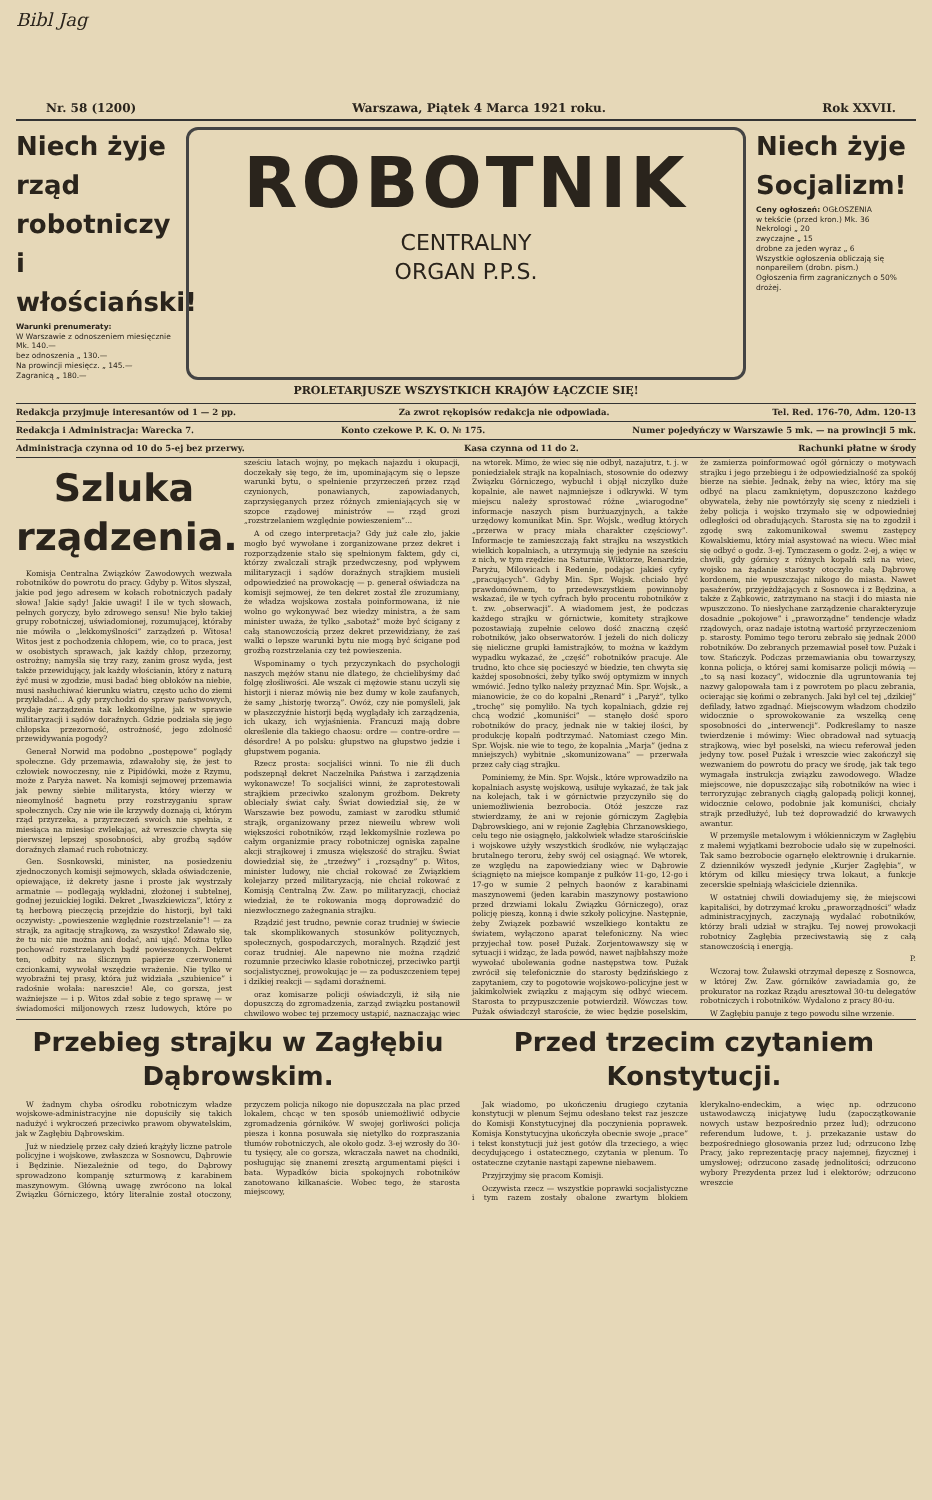Bibl Jag
Nr. 58 (1200) Warszawa, Piątek 4 Marca 1921 roku. Rok XXVII.
Niech żyje rząd robotniczy i włościański!
Warunki prenumeraty:
W Warszawie z odnoszeniem miesięcznie Mk. 140.—
bez odnoszenia „ 130.—
Na prowincji miesięcz. „ 145.—
Zagranicą „ 180.—
ROBOTNIK
CENTRALNY
ORGAN P.P.S.
Niech żyje Socjalizm!
Ceny ogłoszeń: OGŁOSZENIA
w tekście (przed kron.) Mk. 36
Nekrologi „ 20
zwyczajne „ 15
drobne za jeden wyraz „ 6
Wszystkie ogłoszenia obliczają się nonpareilem (drobn. pism.)
Ogłoszenia firm zagranicznych o 50% drożej.
PROLETARJUSZE WSZYSTKICH KRAJÓW ŁĄCZCIE SIĘ!
Redakcja przyjmuje interesantów od 1 — 2 pp. Za zwrot rękopisów redakcja nie odpowiada. Tel. Red. 176-70, Adm. 120-13
Redakcja i Administracja: Warecka 7. Konto czekowe P. K. O. № 175. Numer pojedyńczy w Warszawie 5 mk. — na prowincji 5 mk.
Administracja czynna od 10 do 5-ej bez przerwy. Kasa czynna od 11 do 2. Rachunki płatne w środy
Szluka rządzenia.
Komisja Centralna Związków Zawodowych wezwała robotników do powrotu do pracy. Gdyby p. Witos słyszał, jakie pod jego adresem w kołach robotniczych padały słowa! Jakie sądy! Jakie uwagi! I ile w tych słowach, pełnych goryczy, było zdrowego sensu! Nie było takiej grupy robotniczej, uświadomionej, rozumującej, któraby nie mówiła o „lekkomyślności” zarządzeń p. Witosa! Witos jest z pochodzenia chłopem, wie, co to praca, jest w osobistych sprawach, jak każdy chłop, przezorny, ostrożny; namyśla się trzy razy, zanim grosz wyda, jest także przewidujący, jak każdy włościanin, który z naturą żyć musi w zgodzie, musi badać bieg obłoków na niebie, musi nasłuchiwać kierunku wiatru, często ucho do ziemi przykładać... A gdy przychodzi do spraw państwowych, wydaje zarządzenia tak lekkomyślne, jak w sprawie militaryzacji i sądów doraźnych. Gdzie podziała się jego chłopska przezorność, ostrożność, jego zdolność przewidywania pogody?
Generał Norwid ma podobno „postępowe” poglądy społeczne. Gdy przemawia, zdawałoby się, że jest to człowiek nowoczesny, nie z Pipidówki, może z Rzymu, może z Paryża nawet. Na komisji sejmowej przemawia jak pewny siebie militarysta, który wierzy w nieomylność bagnetu przy rozstrzyganiu spraw społecznych. Czy nie wie ile krzywdy doznają ci, którym rząd przyrzeka, a przyrzeczeń swoich nie spełnia, z miesiąca na miesiąc zwlekając, aż wreszcie chwyta się pierwszej lepszej sposobności, aby groźbą sądów doraźnych złamać ruch robotniczy.
Gen. Sosnkowski, minister, na posiedzeniu zjednoczonych komisji sejmowych, składa oświadczenie, opiewające, iż dekrety jasne i proste jak wystrzały armatnie — podlegają wykładni, złożonej i subtelnej, godnej jezuickiej logiki. Dekret „Iwaszkiewicza”, który z tą herbową pieczęcią przejdzie do historji, był taki oczywisty: „powieszenie względnie rozstrzelanie”! — za strajk, za agitację strajkową, za wszystko! Zdawało się, że tu nic nie można ani dodać, ani ująć. Można tylko pochować rozstrzelanych bądź powieszonych. Dekret ten, odbity na ślicznym papierze czerwonemi czcionkami, wywołał wszędzie wrażenie. Nie tylko w wyobraźni tej prasy, która już widziała „szubienice” i radośnie wołała: nareszcie! Ale, co gorsza, jest ważniejsze — i p. Witos zdał sobie z tego sprawę — w świadomości miljonowych rzesz ludowych, które po sześciu latach wojny, po mękach najazdu i okupacji, doczekały się tego, że im, upominającym się o lepsze warunki bytu, o spełnienie przyrzeczeń przez rząd czynionych, ponawianych, zapowiadanych, zaprzysięganych przez różnych zmieniających się w szopce rządowej ministrów — rząd grozi „rozstrzelaniem względnie powieszeniem”...
A od czego interpretacja? Gdy już całe zło, jakie mogło być wywołane i zorganizowane przez dekret i rozporządzenie stało się spełnionym faktem, gdy ci, którzy zwalczali strajk przedwczesny, pod wpływem militaryzacji i sądów doraźnych strajkiem musieli odpowiedzieć na prowokację — p. generał oświadcza na komisji sejmowej, że ten dekret został źle zrozumiany, że władza wojskowa została poinformowana, iż nie wolno go wykonywać bez wiedzy ministra, a że sam minister uważa, że tylko „sabotaż” może być ścigany z całą stanowczością przez dekret przewidziany, że zaś walki o lepsze warunki bytu nie mogą być ścigane pod groźbą rozstrzelania czy też powieszenia.
Wspominamy o tych przyczynkach do psychologji naszych mężów stanu nie dlatego, że chcielibyśmy dać folgę złośliwości. Ale wszak ci mężowie stanu uczyli się historji i nieraz mówią nie bez dumy w kole zaufanych, że samy „historję tworzą”. Owóż, czy nie pomyśleli, jak w płaszczyźnie historji będą wyglądały ich zarządzenia, ich ukazy, ich wyjaśnienia. Francuzi mają dobre określenie dla takiego chaosu: ordre — contre-ordre — désordre! A po polsku: głupstwo na głupstwo jedzie i głupstwem pogania.
Rzecz prosta: socjaliści winni. To nie źli duch podszepnął dekret Naczelnika Państwa i zarządzenia wykonawcze! To socjaliści winni, że zaprotestowali strajkiem przeciwko szalonym groźbom. Dekrety obleciały świat cały. Świat dowiedział się, że w Warszawie bez powodu, zamiast w zarodku stłumić strajk, organizowany przez nieweilu wbrew woli większości robotników, rząd lekkomyślnie rozlewa po całym organizmie pracy robotniczej ogniska zapalne akcji strajkowej i zmusza większość do strajku. Świat dowiedział się, że „trzeźwy” i „rozsądny” p. Witos, minister ludowy, nie chciał rokować ze Związkiem kolejarzy przed militaryzacją, nie chciał rokować z Komisją Centralną Zw. Zaw. po militaryzacji, chociaż wiedział, że te rokowania mogą doprowadzić do niezwłocznego zażegnania strajku.
Rządzić jest trudno, pewnie coraz trudniej w świecie tak skomplikowanych stosunków politycznych, społecznych, gospodarczych, moralnych. Rządzić jest coraz trudniej. Ale napewno nie można rządzić rozumnie przeciwko klasie robotniczej, przeciwko partji socjalistycznej, prowokując je — za poduszczeniem tępej i dzikiej reakcji — sądami doraźnemi.
oraz komisarze policji oświadczyli, iż siłą nie dopuszczą do zgromadzenia, zarząd związku postanowił chwilowo wobec tej przemocy ustąpić, naznaczając wiec na wtorek. Mimo, że wiec się nie odbył, nazajutrz, t. j. w poniedziałek strajk na kopalniach, stosownie do odezwy Związku Górniczego, wybuchł i objął niczylko duże kopalnie, ale nawet najmniejsze i odkrywki. W tym miejscu należy sprostować różne „wiarogodne” informacje naszych pism burżuazyjnych, a także urzędowy komunikat Min. Spr. Wojsk., według których „przerwa w pracy miała charakter częściowy”. Informacje te zamieszczają fakt strajku na wszystkich wielkich kopalniach, a utrzymują się jedynie na sześciu z nich, w tym rzędzie: na Saturnie, Wiktorze, Renardzie, Paryżu, Milowicach i Redenie, podając jakieś cyfry „pracujących”. Gdyby Min. Spr. Wojsk. chciało być prawdomównem, to przedewszystkiem powinnoby wskazać, ile w tych cyfrach było procentu robotników z t. zw. „obserwacji”. A wiadomem jest, że podczas każdego strajku w górnictwie, komitety strajkowe pozostawiają zupełnie celowo dość znaczną część robotników, jako obserwatorów. I jeżeli do nich doliczy się nieliczne grupki łamistrajków, to można w każdym wypadku wykazać, że „część” robotników pracuje. Ale trudno, kto chce się pocieszyć w biedzie, ten chwyta się każdej sposobności, żeby tylko swój optymizm w innych wmówić. Jedno tylko należy przyznać Min. Spr. Wojsk., a mianowicie, że co do kopalni „Renard” i „Paryż”, tylko „trochę” się pomyliło. Na tych kopalniach, gdzie rej chcą wodzić „komuniści” — stanęło dość sporo robotników do pracy, jednak nie w takiej ilości, by produkcję kopalń podtrzymać. Natomiast czego Min. Spr. Wojsk. nie wie to tego, że kopalnia „Marja” (jedna z mniejszych) wybitnie „skomunizowana” — przerwała przez cały ciąg strajku.
Pominiemy, że Min. Spr. Wojsk., które wprowadziło na kopalniach asystę wojskową, usiłuje wykazać, że tak jak na kolejach, tak i w górnictwie przyczyniło się do uniemożliwienia bezrobocia. Otóż jeszcze raz stwierdzamy, że ani w rejonie górniczym Zagłębia Dąbrowskiego, ani w rejonie Zagłębia Chrzanowskiego, celu tego nie osiągnęło, jakkolwiek władze starościńskie i wojskowe użyły wszystkich środków, nie wyłączając brutalnego teroru, żeby swój cel osiągnąć. We wtorek, ze względu na zapowiedziany wiec w Dąbrowie ściągnięto na miejsce kompanje z pułków 11-go, 12-go i 17-go w sumie 2 pełnych baonów z karabinami maszynowemi (jeden karabin maszynowy postawiono przed drzwiami lokalu Związku Górniczego), oraz policję pieszą, konną i dwie szkoły policyjne. Następnie, żeby Związek pozbawić wszelkiego kontaktu ze światem, wyłączono aparat telefoniczny. Na wiec przyjechał tow. poseł Pużak. Zorjentowawszy się w sytuacji i widząc, że lada powód, nawet najbłahszy może wywołać ubolewania godne następstwa tow. Pużak zwrócił się telefonicznie do starosty będzińskiego z zapytaniem, czy to pogotowie wojskowo-policyjne jest w jakimkolwiek związku z mającym się odbyć wiecem. Starosta to przypuszczenie potwierdził. Wówczas tow. Pużak oświadczył staroście, że wiec będzie poselskim, że zamierza poinformować ogół górniczy o motywach strajku i jego przebiegu i że odpowiedzialność za spokój bierze na siebie. Jednak, żeby na wiec, który ma się odbyć na placu zamkniętym, dopuszczono każdego obywatela, żeby nie powtórzyły się sceny z niedzieli i żeby policja i wojsko trzymało się w odpowiedniej odległości od obradujących. Starosta się na to zgodził i zgodę swą zakomunikował swemu zastępcy Kowalskiemu, który miał asystować na wiecu. Wiec miał się odbyć o godz. 3-ej. Tymczasem o godz. 2-ej, a więc w chwili, gdy górnicy z różnych kopalń szli na wiec, wojsko na żądanie starosty otoczyło całą Dąbrowę kordonem, nie wpuszczając nikogo do miasta. Nawet pasażerów, przyjeżdżających z Sosnowca i z Będzina, a także z Ząbkowic, zatrzymano na stacji i do miasta nie wpuszczono. To niesłychane zarządzenie charakteryzuje dosadnie „pokojowe” i „praworządne” tendencje władz rządowych, oraz nadaje istotną wartość przyrzeczeniom p. starosty. Pomimo tego teroru zebrało się jednak 2000 robotników. Do zebranych przemawiał poseł tow. Pużak i tow. Stańczyk. Podczas przemawiania obu towarzyszy, konna policja, o której sami komisarze policji mówią — „to są nasi kozacy”, widocznie dla ugruntowania tej nazwy galopowała tam i z powrotem po placu zebrania, ocierając się końmi o zebranych. Jaki był cel tej „dzikiej” defilady, łatwo zgadnąć. Miejscowym władzom chodziło widocznie o sprowokowanie za wszelką cenę sposobności do „interwencji”. Podkreślamy to nasze twierdzenie i mówimy: Wiec obradował nad sytuacją strajkową, wiec był poselski, na wiecu referował jeden jedyny tow. poseł Pużak i wreszcie wiec zakończył się wezwaniem do powrotu do pracy we środę, jak tak tego wymagała instrukcja związku zawodowego. Władze miejscowe, nie dopuszczając siłą robotników na wiec i terroryzując zebranych ciągłą galopadą policji konnej, widocznie celowo, podobnie jak komuniści, chciały strajk przedłużyć, lub też doprowadzić do krwawych awantur.
W przemyśle metalowym i włókienniczym w Zagłębiu z małemi wyjątkami bezrobocie udało się w zupełności. Tak samo bezrobocie ogarnęło elektrownię i drukarnie. Z dzienników wyszedł jedynie „Kurjer Zagłębia”, w którym od kilku miesięcy trwa lokaut, a funkcje zecerskie spełniają właściciele dziennika.
W ostatniej chwili dowiadujemy się, że miejscowi kapitaliści, by dotrzymać kroku „praworządności” władz administracyjnych, zaczynają wydalać robotników, którzy brali udział w strajku. Tej nowej prowokacji robotnicy Zagłębia przeciwstawią się z całą stanowczością i energją.
P.
Wczoraj tow. Żuławski otrzymał depeszę z Sosnowca, w której Zw. Zaw. górników zawiadamia go, że prokurator na rozkaz Rządu aresztował 30-tu delegatów robotniczych i robotników. Wydalono z pracy 80-iu.
W Zagłębiu panuje z tego powodu silne wrzenie.
Przebieg strajku w Zagłębiu Dąbrowskim.
W żadnym chyba ośrodku robotniczym władze wojskowe-administracyjne nie dopuściły się takich nadużyć i wykroczeń przeciwko prawom obywatelskim, jak w Zagłębiu Dąbrowskim.
Już w niedzielę przez cały dzień krążyły liczne patrole policyjne i wojskowe, zwłaszcza w Sosnowcu, Dąbrowie i Będzinie. Niezależnie od tego, do Dąbrowy sprowadzono kompanję szturmową z karabinem maszynowym. Główną uwagę zwrócono na lokal Związku Górniczego, który literalnie został otoczony, przyczem policja nikogo nie dopuszczała na plac przed lokalem, chcąc w ten sposób uniemożliwić odbycie zgromadzenia górników. W swojej gorliwości policja piesza i konna posuwała się nietylko do rozpraszania tłumów robotniczych, ale około godz. 3-ej wzrosły do 30-tu tysięcy, ale co gorsza, wkraczała nawet na chodniki, posługując się znanemi zresztą argumentami pięści i bata. Wypadków bicia spokojnych robotników zanotowano kilkanaście. Wobec tego, że starosta miejscowy,
Przed trzecim czytaniem Konstytucji.
Jak wiadomo, po ukończeniu drugiego czytania konstytucji w plenum Sejmu odesłano tekst raz jeszcze do Komisji Konstytucyjnej dla poczynienia poprawek. Komisja Konstytucyjna ukończyła obecnie swoje „prace” i tekst konstytucji już jest gotów dla trzeciego, a więc decydującego i ostatecznego, czytania w plenum. To ostateczne czytanie nastąpi zapewne niebawem.
Przyjrzyjmy się pracom Komisji.
Oczywista rzecz — wszystkie poprawki socjalistyczne i tym razem zostały obalone zwartym blokiem klerykalno-endeckim, a więc np. odrzucono ustawodawczą inicjatywę ludu (zapoczątkowanie nowych ustaw bezpośrednio przez lud); odrzucono referendum ludowe, t. j. przekazanie ustaw do bezpośredniego głosowania przez lud; odrzucono Izbę Pracy, jako reprezentację pracy najemnej, fizycznej i umysłowej; odrzucono zasadę jednolitości; odrzucono wybory Prezydenta przez lud i elektorów; odrzucono wreszcie